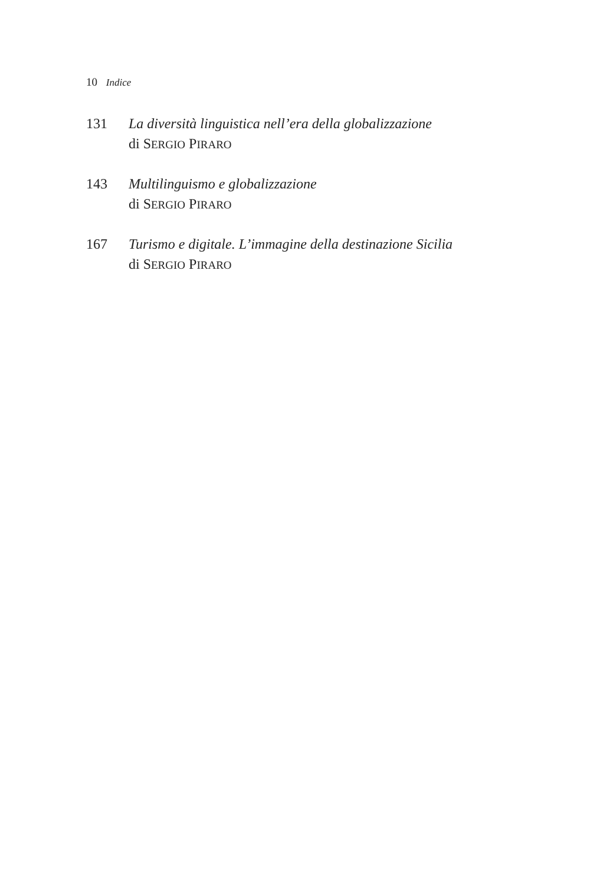10 Indice
131 La diversità linguistica nell’era della globalizzazione
di SERGIO PIRARO
143 Multilinguismo e globalizzazione
di SERGIO PIRARO
167 Turismo e digitale. L’immagine della destinazione Sicilia
di SERGIO PIRARO